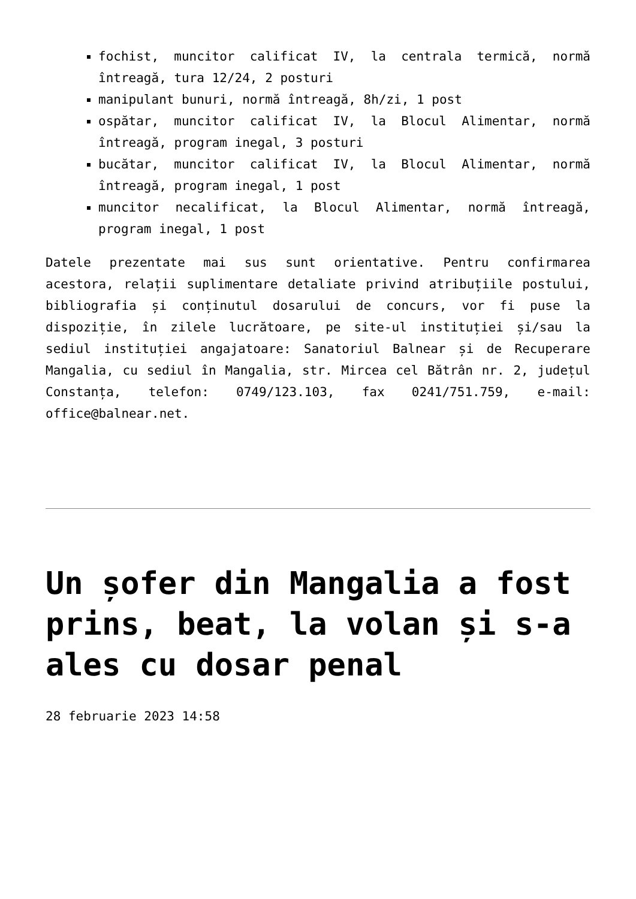fochist, muncitor calificat IV, la centrala termică, normă întreagă, tura 12/24, 2 posturi
manipulant bunuri, normă întreagă, 8h/zi, 1 post
ospătar, muncitor calificat IV, la Blocul Alimentar, normă întreagă, program inegal, 3 posturi
bucătar, muncitor calificat IV, la Blocul Alimentar, normă întreagă, program inegal, 1 post
muncitor necalificat, la Blocul Alimentar, normă întreagă, program inegal, 1 post
Datele prezentate mai sus sunt orientative. Pentru confirmarea acestora, relații suplimentare detaliate privind atribuțiile postului, bibliografia și conținutul dosarului de concurs, vor fi puse la dispoziție, în zilele lucrătoare, pe site-ul instituției și/sau la sediul instituției angajatoare: Sanatoriul Balnear și de Recuperare Mangalia, cu sediul în Mangalia, str. Mircea cel Bătrân nr. 2, județul Constanța, telefon: 0749/123.103, fax 0241/751.759, e-mail: office@balnear.net.
Un șofer din Mangalia a fost prins, beat, la volan și s-a ales cu dosar penal
28 februarie 2023 14:58